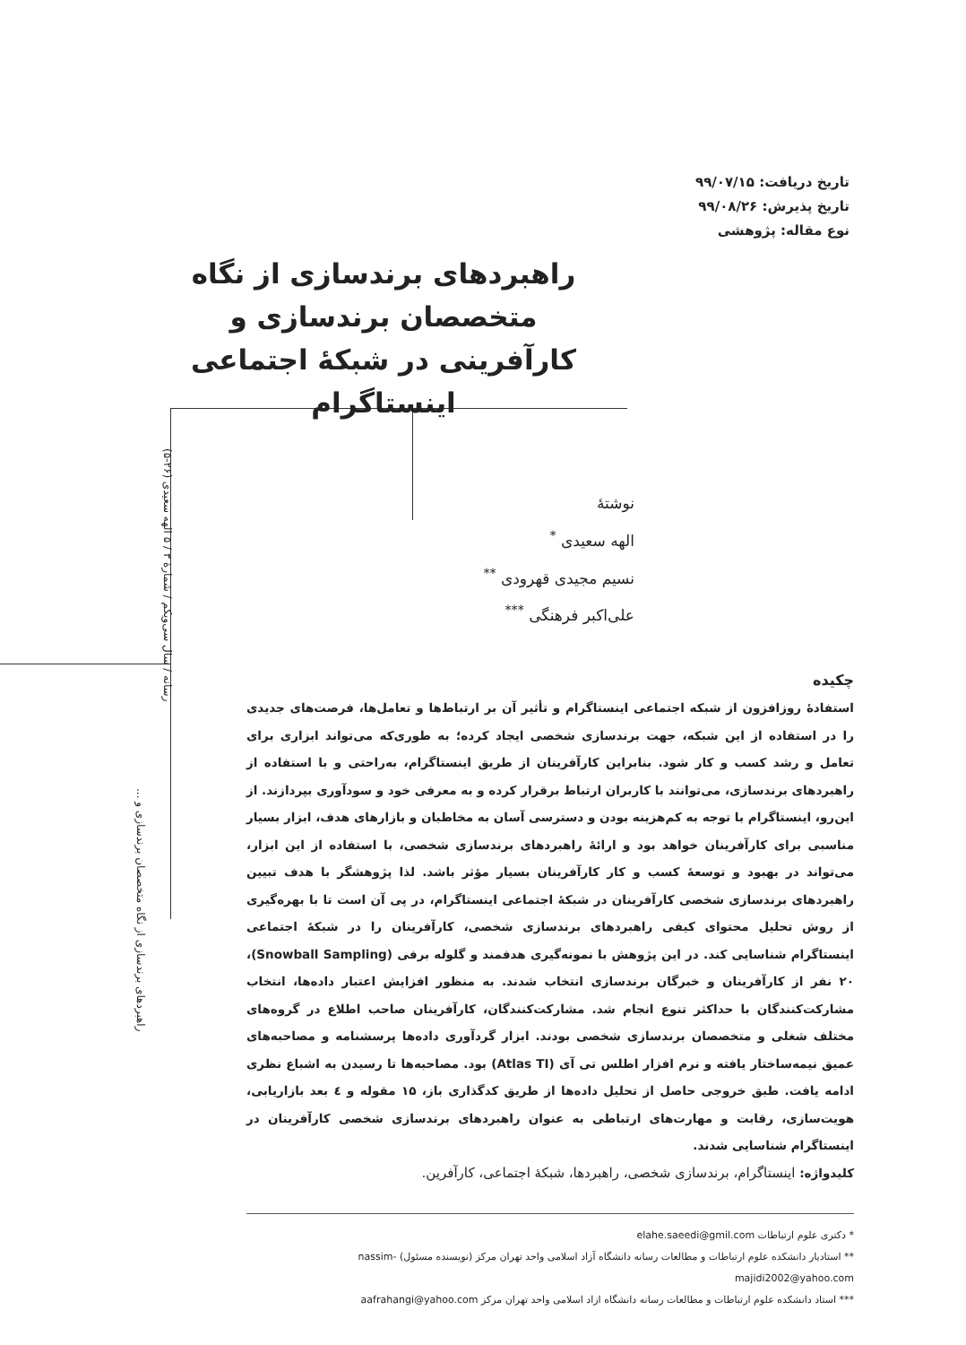تاریخ دریافت: ۹۹/۰۷/۱۵
تاریخ پذیرش: ۹۹/۰۸/۲۶
نوع مقاله: پژوهشی
راهبردهای برندسازی از نگاه متخصصان برندسازی و کارآفرینی در شبکۀ اجتماعی اینستاگرام
نوشتۀ
الهه سعیدی <sup>*</sup>
نسیم مجیدی قهرودی <sup>**</sup>
علی‌اکبر فرهنگی <sup>***</sup>
چکیده
استفادۀ روزافزون از شبکه اجتماعی اینستاگرام و تأثیر آن بر ارتباط‌ها و تعامل‌ها، فرصت‌های جدیدی را در استفاده از این شبکه، جهت برندسازی شخصی ایجاد کرده؛ به طوری‌که می‌تواند ابزاری برای تعامل و رشد کسب و کار شود. بنابراین کارآفرینان از طریق اینستاگرام، به‌راحتی و با استفاده از راهبردهای برندسازی، می‌توانند با کاربران ارتباط برقرار کرده و به معرفی خود و سودآوری بپردازند. از این‌رو، اینستاگرام با توجه به کم‌هزینه بودن و دسترسی آسان به مخاطبان و بازارهای هدف، ابزار بسیار مناسبی برای کارآفرینان خواهد بود و ارائۀ راهبردهای برندسازی شخصی، با استفاده از این ابزار، می‌تواند در بهبود و توسعۀ کسب و کار کارآفرینان بسیار مؤثر باشد. لذا پژوهشگر با هدف تبیین راهبردهای برندسازی شخصی کارآفرینان در شبکۀ اجتماعی اینستاگرام، در پی آن است تا با بهره‌گیری از روش تحلیل محتوای کیفی راهبردهای برندسازی شخصی، کارآفرینان را در شبکۀ اجتماعی اینستاگرام شناسایی کند. در این پژوهش با نمونه‌گیری هدفمند و گلوله برفی (Snowball Sampling)، ۲۰ نفر از کارآفرینان و خبرگان برندسازی انتخاب شدند. به منظور افزایش اعتبار داده‌ها، انتخاب مشارکت‌کنندگان با حداکثر تنوع انجام شد. مشارکت‌کنندگان، کارآفرینان صاحب اطلاع در گروه‌های مختلف شغلی و متخصصان برندسازی شخصی بودند. ابزار گردآوری داده‌ها پرسشنامه و مصاحبه‌های عمیق نیمه‌ساختار یافته و نرم افزار اطلس تی آی (Atlas TI) بود. مصاحبه‌ها تا رسیدن به اشباع نظری ادامه یافت. طبق خروجی حاصل از تحلیل داده‌ها از طریق کدگذاری باز، ۱۵ مقوله و ٤ بعد بازاریابی، هویت‌سازی، رقابت و مهارت‌های ارتباطی به عنوان راهبردهای برندسازی شخصی کارآفرینان در اینستاگرام شناسایی شدند.
کلیدواژه: اینستاگرام، برندسازی شخصی، راهبردها، شبکۀ اجتماعی، کارآفرین.
* دکتری علوم ارتباطات elahe.saeedi@gmil.com
** استادیار دانشکده علوم ارتباطات و مطالعات رسانه دانشگاه آزاد اسلامی واحد تهران مرکز (نویسنده مسئول) nassim-majidi2002@yahoo.com
*** استاد دانشکده علوم ارتباطات و مطالعات رسانه دانشگاه ازاد اسلامی واحد تهران مرکز aafrahangi@yahoo.com
راهبردهای برندسازی از نگاه متخصصان برندسازی و ...
رسانه / سال سی‌ویکم / شمارۀ ۳ / ۵ الهه سعیدی (۲۶-۵)